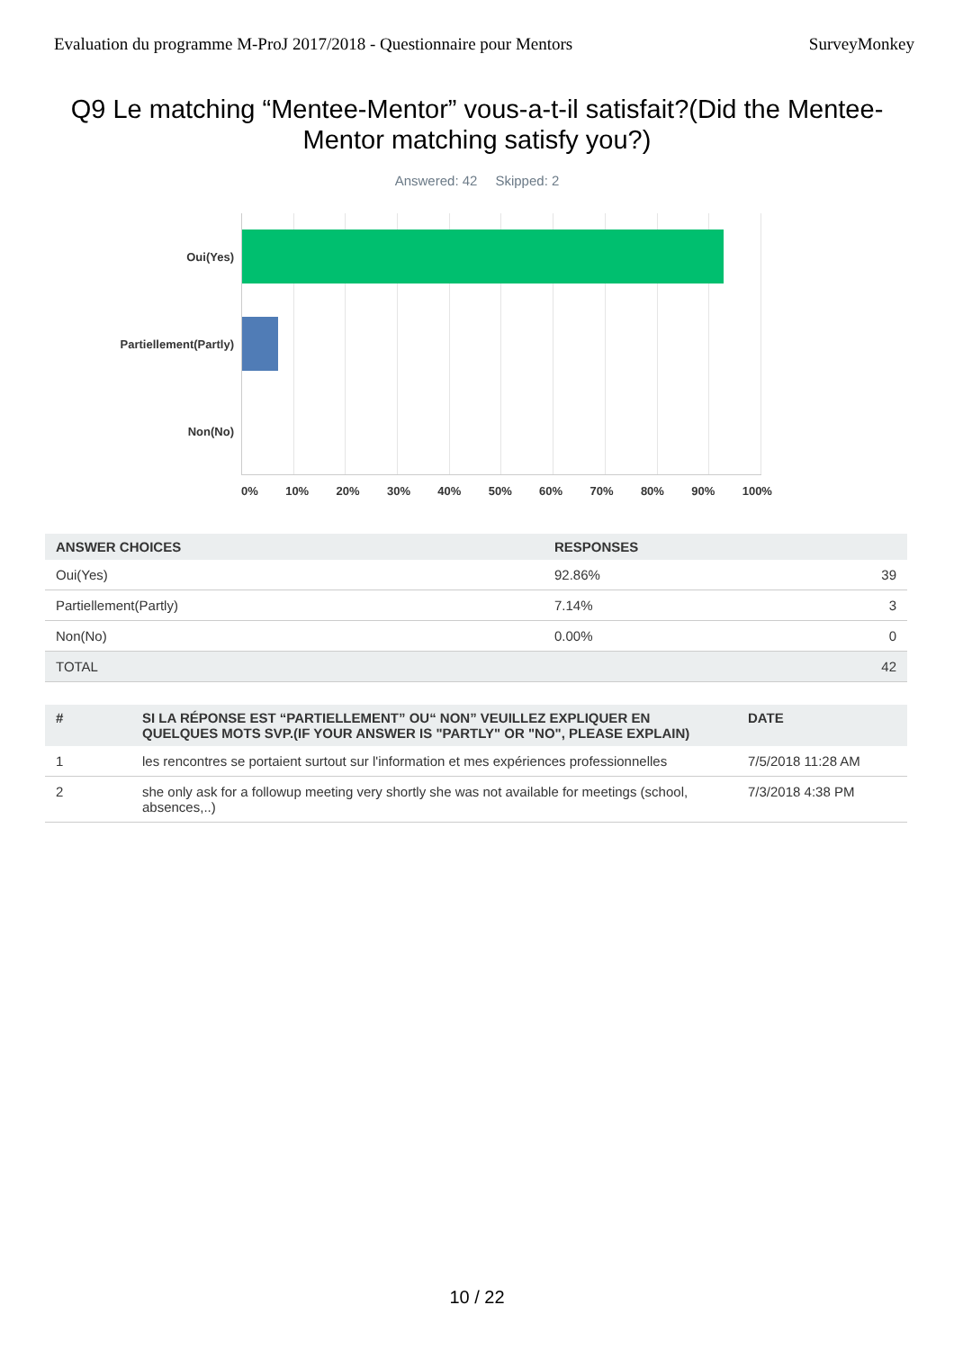Evaluation du programme M-ProJ 2017/2018 - Questionnaire pour Mentors SurveyMonkey
Q9 Le matching “Mentee-Mentor” vous-a-t-il satisfait?(Did the Mentee-Mentor matching satisfy you?)
Answered: 42 Skipped: 2
Oui(Yes)
Partiellement(Partly)
Non(No)
0% 10% 20% 30% 40% 50% 60% 70% 80% 90% 100%
| ANSWER CHOICES | RESPONSES | |
| --- | --- | --- |
| Oui(Yes) | 92.86% | 39 |
| Partiellement(Partly) | 7.14% | 3 |
| Non(No) | 0.00% | 0 |
| TOTAL | | 42 |
| # | SI LA RÉPONSE EST “PARTIELLEMENT” OU“ NON” VEUILLEZ EXPLIQUER EN QUELQUES MOTS SVP.(IF YOUR ANSWER IS "PARTLY" OR "NO", PLEASE EXPLAIN) | DATE |
| --- | --- | --- |
| 1 | les rencontres se portaient surtout sur l'information et mes expériences professionnelles | 7/5/2018 11:28 AM |
| 2 | she only ask for a followup meeting very shortly she was not available for meetings (school, absences,..) | 7/3/2018 4:38 PM |
10 / 22